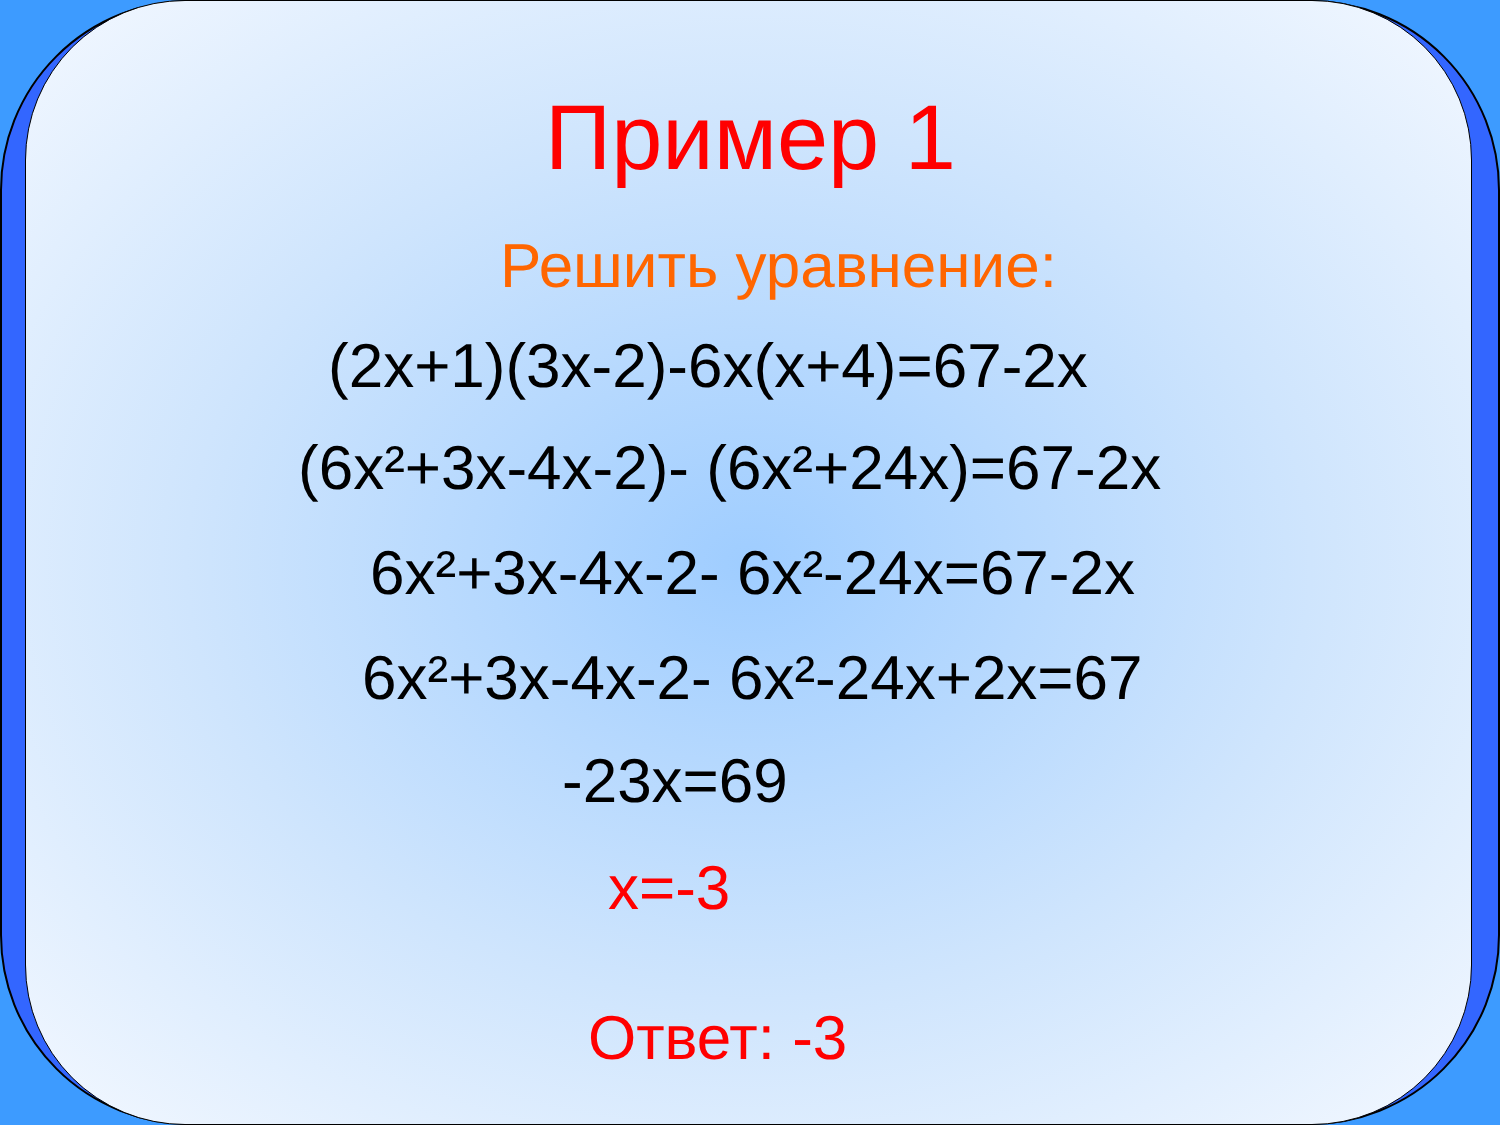Пример 1
Решить уравнение:
(2x+1)(3x-2)-6x(x+4)=67-2x
(6x²+3x-4x-2)- (6x²+24x)=67-2x
6x²+3x-4x-2- 6x²-24x=67-2x
6x²+3x-4x-2- 6x²-24x+2x=67
-23x=69
x=-3
Ответ: -3